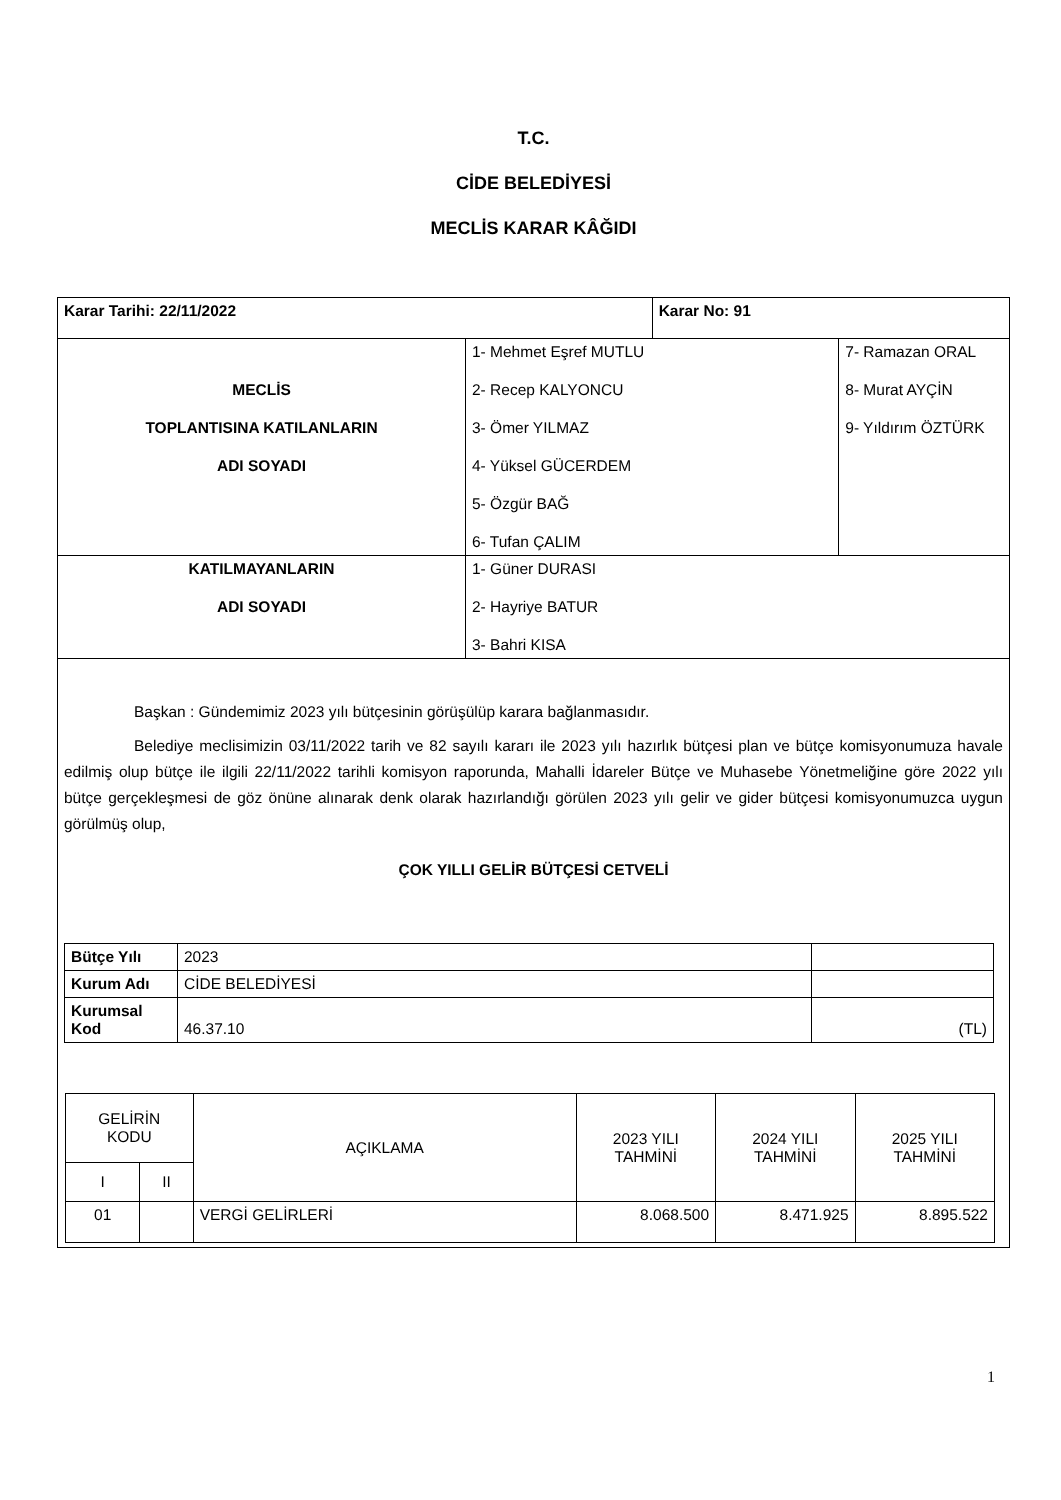T.C.
CİDE BELEDİYESİ
MECLİS KARAR KÂĞIDI
| Karar Tarihi: 22/11/2022 | | Karar No: 91 | |
| MECLİS TOPLANTISINA KATILANLARIN ADI SOYADI | 1- Mehmet Eşref MUTLU 2- Recep KALYONCU 3- Ömer YILMAZ 4- Yüksel GÜCERDEM 5- Özgür BAĞ 6- Tufan ÇALIM | | 7- Ramazan ORAL 8- Murat AYÇİN 9- Yıldırım ÖZTÜRK |
| KATILMAYANLARIN ADI SOYADI | 1- Güner DURASI 2- Hayriye BATUR 3- Bahri KISA | | |
| Başkan : Gündemimiz 2023 yılı bütçesinin görüşülüp karara bağlanmasıdır. Belediye meclisimizin 03/11/2022 tarih ve 82 sayılı kararı ile 2023 yılı hazırlık bütçesi plan ve bütçe komisyonumuza havale edilmiş olup bütçe ile ilgili 22/11/2022 tarihli komisyon raporunda, Mahalli İdareler Bütçe ve Muhasebe Yönetmeliğine göre 2022 yılı bütçe gerçekleşmesi de göz önüne alınarak denk olarak hazırlandığı görülen 2023 yılı gelir ve gider bütçesi komisyonumuzca uygun görülmüş olup, ÇOK YILLI GELİR BÜTÇESİ CETVELİ / Bütçe Yılı / 2023 / / / Kurum Adı / CİDE BELEDİYESİ / / / Kurumsal Kod / 46.37.10 / (TL) / / GELİRİN KODU / / AÇIKLAMA / 2023 YILI TAHMİNİ / 2024 YILI TAHMİNİ / 2025 YILI TAHMİNİ / / --- / --- / --- / --- / --- / --- / / I / II / / / / / / 01 / / VERGİ GELİRLERİ / 8.068.500 / 8.471.925 / 8.895.522 / | | | |
1